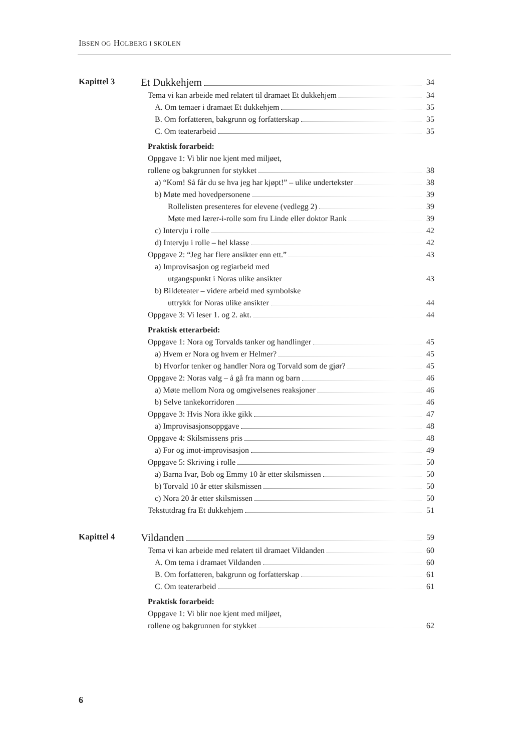IBSEN OG HOLBERG I SKOLEN
Kapittel 3
Et Dukkehjem 34
Tema vi kan arbeide med relatert til dramaet Et dukkehjem 34
A. Om temaer i dramaet Et dukkehjem 35
B. Om forfatteren, bakgrunn og forfatterskap 35
C. Om teaterarbeid 35
Praktisk forarbeid:
Oppgave 1: Vi blir noe kjent med miljøet,
rollene og bakgrunnen for stykket 38
a) “Kom! Så får du se hva jeg har kjøpt!” – ulike undertekster 38
b) Møte med hovedpersonene 39
Rollelisten presenteres for elevene (vedlegg 2) 39
Møte med lærer-i-rolle som fru Linde eller doktor Rank 39
c) Intervju i rolle 42
d) Intervju i rolle – hel klasse 42
Oppgave 2: “Jeg har flere ansikter enn ett.” 43
a) Improvisasjon og regiarbeid med
utgangspunkt i Noras ulike ansikter 43
b) Bildeteater – videre arbeid med symbolske
uttrykk for Noras ulike ansikter 44
Oppgave 3: Vi leser 1. og 2. akt. 44
Praktisk etterarbeid:
Oppgave 1: Nora og Torvalds tanker og handlinger 45
a) Hvem er Nora og hvem er Helmer? 45
b) Hvorfor tenker og handler Nora og Torvald som de gjør? 45
Oppgave 2: Noras valg – å gå fra mann og barn 46
a) Møte mellom Nora og omgivelsenes reaksjoner 46
b) Selve tankekorridoren 46
Oppgave 3: Hvis Nora ikke gikk 47
a) Improvisasjonsoppgave 48
Oppgave 4: Skilsmissens pris 48
a) For og imot-improvisasjon 49
Oppgave 5: Skriving i rolle 50
a) Barna Ivar, Bob og Emmy 10 år etter skilsmissen 50
b) Torvald 10 år etter skilsmissen 50
c) Nora 20 år etter skilsmissen 50
Tekstutdrag fra Et dukkehjem 51
Kapittel 4
Vildanden 59
Tema vi kan arbeide med relatert til dramaet Vildanden 60
A. Om tema i dramaet Vildanden 60
B. Om forfatteren, bakgrunn og forfatterskap 61
C. Om teaterarbeid 61
Praktisk forarbeid:
Oppgave 1: Vi blir noe kjent med miljøet,
rollene og bakgrunnen for stykket 62
6